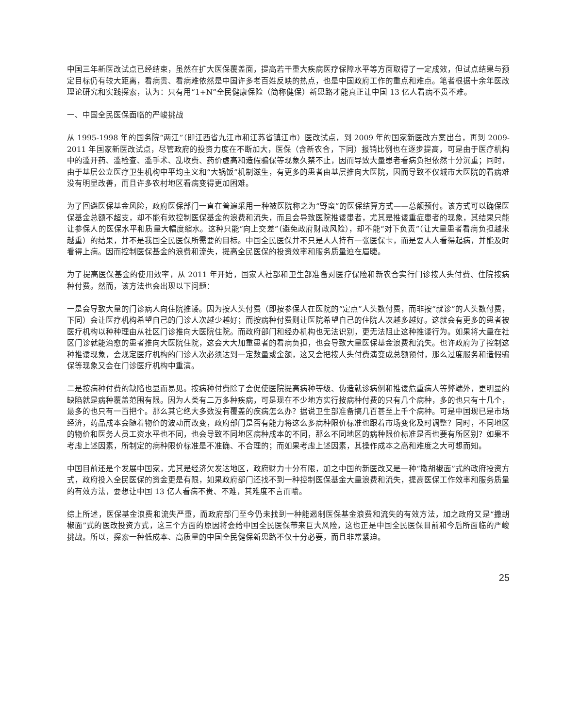中国三年新医改试点已经结束，虽然在扩大医保覆盖面，提高若干重大疾病医疗保障水平等方面取得了一定成效，但试点结果与预定目标仍有较大距离，看病贵、看病难依然是中国许多老百姓反映的热点，也是中国政府工作的重点和难点。笔者根据十余年医改理论研究和实践探索，认为：只有用“1+N”全民健康保险（简称健保）新思路才能真正让中国 13 亿人看病不贵不难。
一、中国全民医保面临的严峻挑战
从 1995-1998 年的国务院“两江”（即江西省九江市和江苏省镇江市）医改试点，到 2009 年的国家新医改方案出台，再到 2009-2011 年国家新医改试点，尽管政府的投资力度在不断加大，医保（含新农合，下同）报销比例也在逐步提高，可是由于医疗机构中的滥开药、滥检查、滥手术、乱收费、药价虚高和造假骗保等现象久禁不止，因而导致大量患者看病负担依然十分沉重；同时，由于基层公立医疗卫生机构中平均主义和“大锅饭”机制滋生，有更多的患者由基层推向大医院，因而导致不仅城市大医院的看病难没有明显改善，而且许多农村地区看病变得更加困难。
为了回避医保基金风险，政府医保部门一直在普遍采用一种被医院称之为“野蛮”的医保结算方式——总额预付。该方式可以确保医保基金总额不超支，却不能有效控制医保基金的浪费和流失，而且会导致医院推诿患者，尤其是推诿重症患者的现象，其结果只能让参保人的医保水平和质量大幅度缩水。这种只能“向上交差”（避免政府财政风险），却不能“对下负责”（让大量患者看病负担越来越重）的结果，并不是我国全民医保所需要的目标。中国全民医保并不只是人人持有一张医保卡，而是要人人看得起病，并能及时看得上病。因而控制医保基金的浪费和流失，提高全民医保的投资效率和服务质量迫在眉睫。
为了提高医保基金的使用效率，从 2011 年开始，国家人社部和卫生部准备对医疗保险和新农合实行门诊按人头付费、住院按病种付费。然而，该方法也会出现以下问题：
一是会导致大量的门诊病人向住院推诿。因为按人头付费（即按参保人在医院的“定点”人头数付费，而非按“就诊”的人头数付费，下同）会让医疗机构希望自己的门诊人次越少越好；而按病种付费则让医院希望自己的住院人次越多越好。这就会有更多的患者被医疗机构以种种理由从社区门诊推向大医院住院。而政府部门和经办机构也无法识别，更无法阻止这种推诿行为。如果将大量在社区门诊就能治愈的患者推向大医院住院，这会大大加重患者的看病负担，也会导致大量医保基金浪费和流失。也许政府为了控制这种推诿现象，会规定医疗机构的门诊人次必须达到一定数量或金额，这又会把按人头付费演变成总额预付，那么过度服务和造假骗保等现象又会在门诊医疗机构中重演。
二是按病种付费的缺陷也显而易见。按病种付费除了会促使医院提高病种等级、伪造就诊病例和推诿危重病人等弊端外，更明显的缺陷就是病种覆盖范围有限。因为人类有二万多种疾病，可是现在不少地方实行按病种付费的只有几个病种，多的也只有十几个，最多的也只有一百把个。那么其它绝大多数没有覆盖的疾病怎么办？据说卫生部准备搞几百甚至上千个病种。可是中国现已是市场经济，药品成本会随着物价的波动而改变，政府部门是否有能力将这么多病种限价标准也跟着市场变化及时调整？同时，不同地区的物价和医务人员工资水平也不同，也会导致不同地区病种成本的不同，那么不同地区的病种限价标准是否也要有所区别？如果不考虑上述因素，所制定的病种限价标准是不准确、不合理的；而如果考虑上述因素，其操作成本之高和难度之大可想而知。
中国目前还是个发展中国家，尤其是经济欠发达地区，政府财力十分有限，加之中国的新医改又是一种“撒胡椒面”式的政府投资方式，政府投入全民医保的资金更是有限，如果政府部门还找不到一种控制医保基金大量浪费和流失，提高医保工作效率和服务质量的有效方法，要想让中国 13 亿人看病不贵、不难，其难度不言而喻。
综上所述，医保基金浪费和流失严重，而政府部门至今仍未找到一种能遏制医保基金浪费和流失的有效方法，加之政府又是“撒胡椒面”式的医改投资方式，这三个方面的原因将会给中国全民医保带来巨大风险，这也正是中国全民医保目前和今后所面临的严峻挑战。所以，探索一种低成本、高质量的中国全民健保新思路不仅十分必要，而且非常紧迫。
25